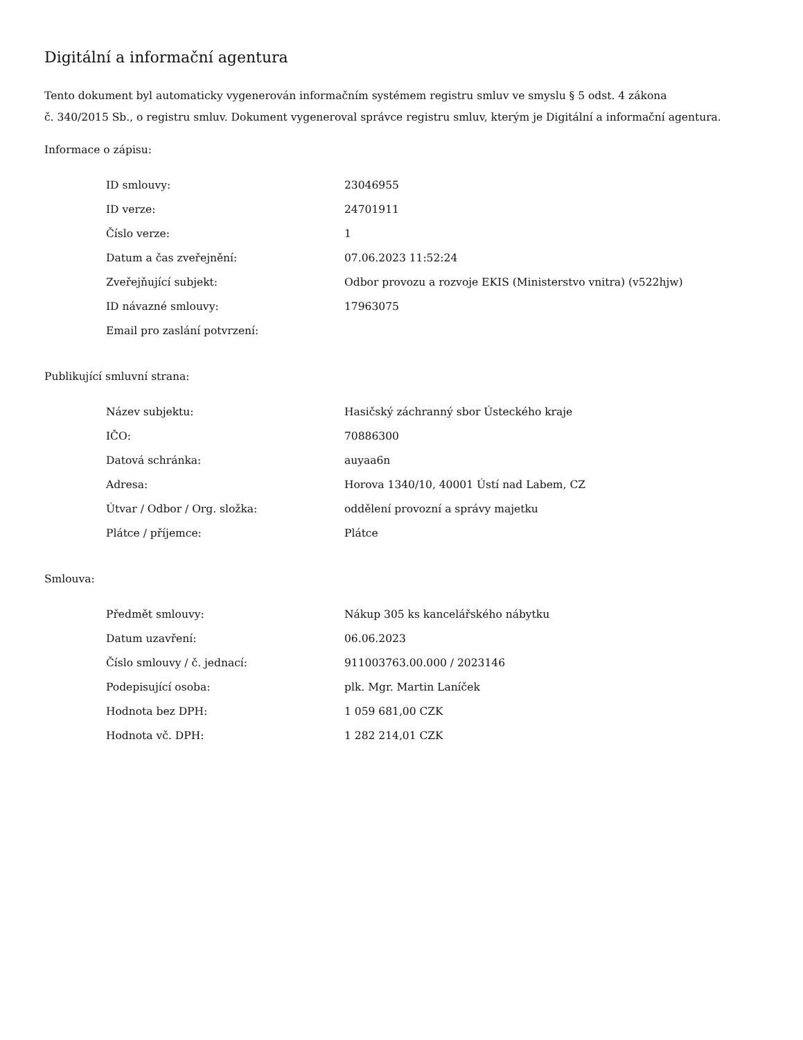Digitální a informační agentura
Tento dokument byl automaticky vygenerován informačním systémem registru smluv ve smyslu § 5 odst. 4 zákona
č. 340/2015 Sb., o registru smluv. Dokument vygeneroval správce registru smluv, kterým je Digitální a informační agentura.
Informace o zápisu:
| ID smlouvy: | 23046955 |
| ID verze: | 24701911 |
| Číslo verze: | 1 |
| Datum a čas zveřejnění: | 07.06.2023 11:52:24 |
| Zveřejňující subjekt: | Odbor provozu a rozvoje EKIS (Ministerstvo vnitra) (v522hjw) |
| ID návazné smlouvy: | 17963075 |
| Email pro zaslání potvrzení: | |
Publikující smluvní strana:
| Název subjektu: | Hasičský záchranný sbor Ústeckého kraje |
| IČO: | 70886300 |
| Datová schránka: | auyaa6n |
| Adresa: | Horova 1340/10, 40001 Ústí nad Labem, CZ |
| Útvar / Odbor / Org. složka: | oddělení provozní a správy majetku |
| Plátce / příjemce: | Plátce |
Smlouva:
| Předmět smlouvy: | Nákup 305 ks kancelářského nábytku |
| Datum uzavření: | 06.06.2023 |
| Číslo smlouvy / č. jednací: | 911003763.00.000 / 2023146 |
| Podepisující osoba: | plk. Mgr. Martin Laníček |
| Hodnota bez DPH: | 1 059 681,00 CZK |
| Hodnota vč. DPH: | 1 282 214,01 CZK |